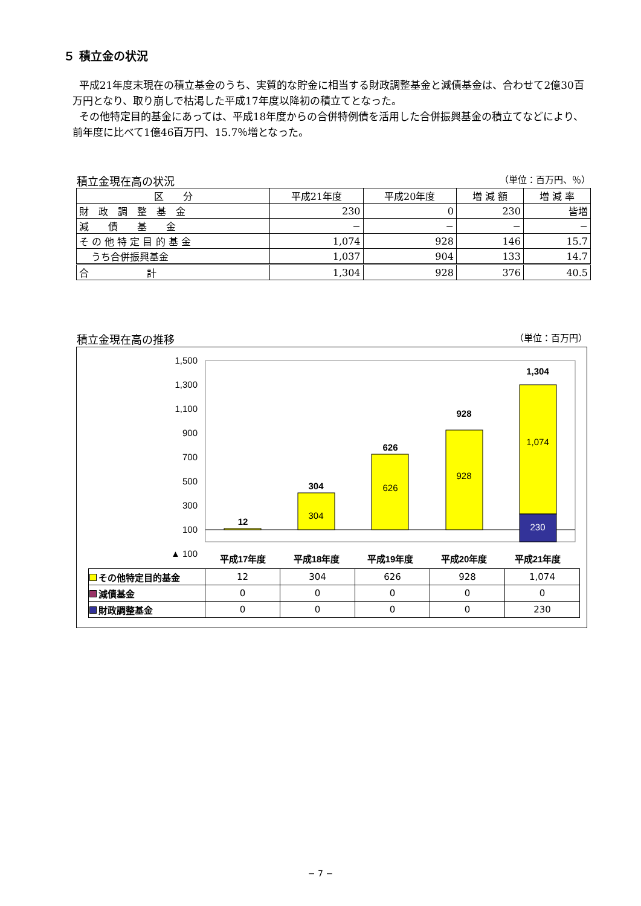５ 積立金の状況
平成21年度末現在の積立基金のうち、実質的な貯金に相当する財政調整基金と減債基金は、合わせて2億30百万円となり、取り崩しで枯渇した平成17年度以降初の積立てとなった。
その他特定目的基金にあっては、平成18年度からの合併特例債を活用した合併振興基金の積立てなどにより、前年度に比べて1億46百万円、15.7％増となった。
積立金現在高の状況 （単位：百万円、％）
| 区 分 | 平成21年度 | 平成20年度 | 増 減 額 | 増 減 率 |
| --- | --- | --- | --- | --- |
| 財 政 調 整 基 金 | 230 | 0 | 230 | 皆増 |
| 減 債 基 金 | − | − | − | − |
| そ の 他 特 定 目 的 基 金 | 1,074 | 928 | 146 | 15.7 |
| うち合併振興基金 | 1,037 | 904 | 133 | 14.7 |
| 合 計 | 1,304 | 928 | 376 | 40.5 |
積立金現在高の推移 （単位：百万円）
1,500
1,300
1,100
900
700
500
300
100
▲ 100
12
304
626
928
1,304
304
626
928
1,074
230
平成17年度
平成18年度
平成19年度
平成20年度
平成21年度
| その他特定目的基金 | 12 | 304 | 626 | 928 | 1,074 |
| 減債基金 | 0 | 0 | 0 | 0 | 0 |
| 財政調整基金 | 0 | 0 | 0 | 0 | 230 |
− 7 −